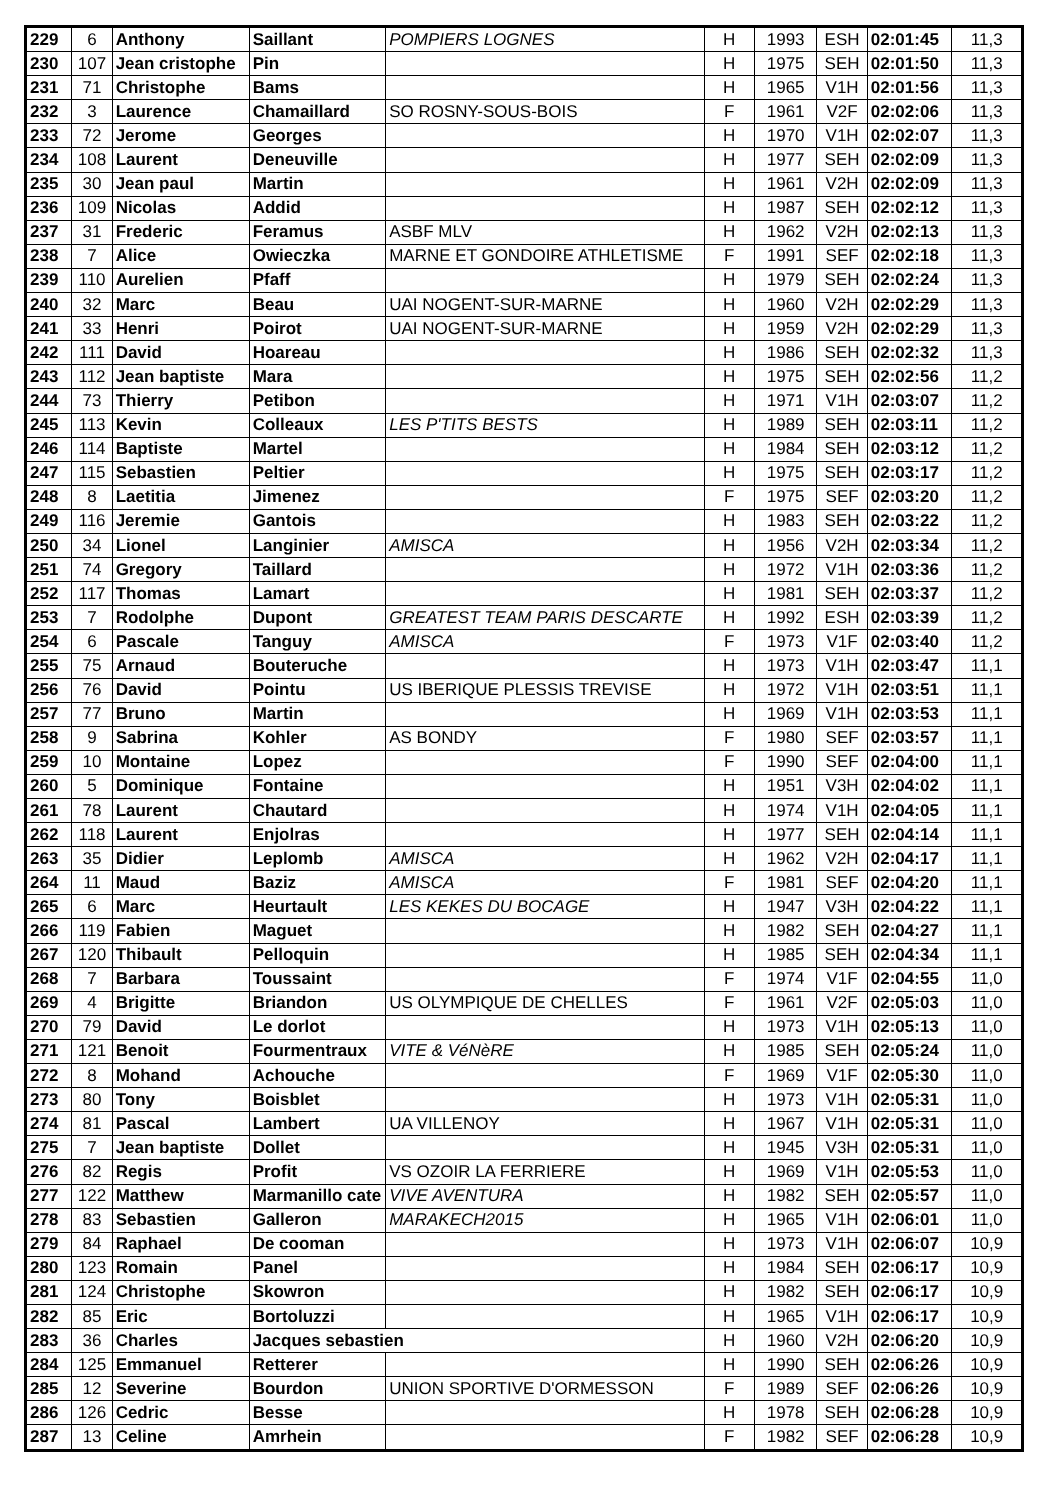| 229 | 6 | Anthony | Saillant | POMPIERS LOGNES | H | 1993 | ESH | 02:01:45 | 11,3 |
| 230 | 107 | Jean cristophe | Pin | | H | 1975 | SEH | 02:01:50 | 11,3 |
| 231 | 71 | Christophe | Bams | | H | 1965 | V1H | 02:01:56 | 11,3 |
| 232 | 3 | Laurence | Chamaillard | SO ROSNY-SOUS-BOIS | F | 1961 | V2F | 02:02:06 | 11,3 |
| 233 | 72 | Jerome | Georges | | H | 1970 | V1H | 02:02:07 | 11,3 |
| 234 | 108 | Laurent | Deneuville | | H | 1977 | SEH | 02:02:09 | 11,3 |
| 235 | 30 | Jean paul | Martin | | H | 1961 | V2H | 02:02:09 | 11,3 |
| 236 | 109 | Nicolas | Addid | | H | 1987 | SEH | 02:02:12 | 11,3 |
| 237 | 31 | Frederic | Feramus | ASBF MLV | H | 1962 | V2H | 02:02:13 | 11,3 |
| 238 | 7 | Alice | Owieczka | MARNE ET GONDOIRE ATHLETISME | F | 1991 | SEF | 02:02:18 | 11,3 |
| 239 | 110 | Aurelien | Pfaff | | H | 1979 | SEH | 02:02:24 | 11,3 |
| 240 | 32 | Marc | Beau | UAI NOGENT-SUR-MARNE | H | 1960 | V2H | 02:02:29 | 11,3 |
| 241 | 33 | Henri | Poirot | UAI NOGENT-SUR-MARNE | H | 1959 | V2H | 02:02:29 | 11,3 |
| 242 | 111 | David | Hoareau | | H | 1986 | SEH | 02:02:32 | 11,3 |
| 243 | 112 | Jean baptiste | Mara | | H | 1975 | SEH | 02:02:56 | 11,2 |
| 244 | 73 | Thierry | Petibon | | H | 1971 | V1H | 02:03:07 | 11,2 |
| 245 | 113 | Kevin | Colleaux | LES P'TITS BESTS | H | 1989 | SEH | 02:03:11 | 11,2 |
| 246 | 114 | Baptiste | Martel | | H | 1984 | SEH | 02:03:12 | 11,2 |
| 247 | 115 | Sebastien | Peltier | | H | 1975 | SEH | 02:03:17 | 11,2 |
| 248 | 8 | Laetitia | Jimenez | | F | 1975 | SEF | 02:03:20 | 11,2 |
| 249 | 116 | Jeremie | Gantois | | H | 1983 | SEH | 02:03:22 | 11,2 |
| 250 | 34 | Lionel | Langinier | AMISCA | H | 1956 | V2H | 02:03:34 | 11,2 |
| 251 | 74 | Gregory | Taillard | | H | 1972 | V1H | 02:03:36 | 11,2 |
| 252 | 117 | Thomas | Lamart | | H | 1981 | SEH | 02:03:37 | 11,2 |
| 253 | 7 | Rodolphe | Dupont | GREATEST TEAM PARIS DESCARTE | H | 1992 | ESH | 02:03:39 | 11,2 |
| 254 | 6 | Pascale | Tanguy | AMISCA | F | 1973 | V1F | 02:03:40 | 11,2 |
| 255 | 75 | Arnaud | Bouteruche | | H | 1973 | V1H | 02:03:47 | 11,1 |
| 256 | 76 | David | Pointu | US IBERIQUE PLESSIS TREVISE | H | 1972 | V1H | 02:03:51 | 11,1 |
| 257 | 77 | Bruno | Martin | | H | 1969 | V1H | 02:03:53 | 11,1 |
| 258 | 9 | Sabrina | Kohler | AS BONDY | F | 1980 | SEF | 02:03:57 | 11,1 |
| 259 | 10 | Montaine | Lopez | | F | 1990 | SEF | 02:04:00 | 11,1 |
| 260 | 5 | Dominique | Fontaine | | H | 1951 | V3H | 02:04:02 | 11,1 |
| 261 | 78 | Laurent | Chautard | | H | 1974 | V1H | 02:04:05 | 11,1 |
| 262 | 118 | Laurent | Enjolras | | H | 1977 | SEH | 02:04:14 | 11,1 |
| 263 | 35 | Didier | Leplomb | AMISCA | H | 1962 | V2H | 02:04:17 | 11,1 |
| 264 | 11 | Maud | Baziz | AMISCA | F | 1981 | SEF | 02:04:20 | 11,1 |
| 265 | 6 | Marc | Heurtault | LES KEKES DU BOCAGE | H | 1947 | V3H | 02:04:22 | 11,1 |
| 266 | 119 | Fabien | Maguet | | H | 1982 | SEH | 02:04:27 | 11,1 |
| 267 | 120 | Thibault | Pelloquin | | H | 1985 | SEH | 02:04:34 | 11,1 |
| 268 | 7 | Barbara | Toussaint | | F | 1974 | V1F | 02:04:55 | 11,0 |
| 269 | 4 | Brigitte | Briandon | US OLYMPIQUE DE CHELLES | F | 1961 | V2F | 02:05:03 | 11,0 |
| 270 | 79 | David | Le dorlot | | H | 1973 | V1H | 02:05:13 | 11,0 |
| 271 | 121 | Benoit | Fourmentraux | VITE & VéNèRE | H | 1985 | SEH | 02:05:24 | 11,0 |
| 272 | 8 | Mohand | Achouche | | F | 1969 | V1F | 02:05:30 | 11,0 |
| 273 | 80 | Tony | Boisblet | | H | 1973 | V1H | 02:05:31 | 11,0 |
| 274 | 81 | Pascal | Lambert | UA VILLENOY | H | 1967 | V1H | 02:05:31 | 11,0 |
| 275 | 7 | Jean baptiste | Dollet | | H | 1945 | V3H | 02:05:31 | 11,0 |
| 276 | 82 | Regis | Profit | VS OZOIR LA FERRIERE | H | 1969 | V1H | 02:05:53 | 11,0 |
| 277 | 122 | Matthew | Marmanillo cate | VIVE AVENTURA | H | 1982 | SEH | 02:05:57 | 11,0 |
| 278 | 83 | Sebastien | Galleron | MARAKECH2015 | H | 1965 | V1H | 02:06:01 | 11,0 |
| 279 | 84 | Raphael | De cooman | | H | 1973 | V1H | 02:06:07 | 10,9 |
| 280 | 123 | Romain | Panel | | H | 1984 | SEH | 02:06:17 | 10,9 |
| 281 | 124 | Christophe | Skowron | | H | 1982 | SEH | 02:06:17 | 10,9 |
| 282 | 85 | Eric | Bortoluzzi | | H | 1965 | V1H | 02:06:17 | 10,9 |
| 283 | 36 | Charles | Jacques sebastien | | H | 1960 | V2H | 02:06:20 | 10,9 |
| 284 | 125 | Emmanuel | Retterer | | H | 1990 | SEH | 02:06:26 | 10,9 |
| 285 | 12 | Severine | Bourdon | UNION SPORTIVE D'ORMESSON | F | 1989 | SEF | 02:06:26 | 10,9 |
| 286 | 126 | Cedric | Besse | | H | 1978 | SEH | 02:06:28 | 10,9 |
| 287 | 13 | Celine | Amrhein | | F | 1982 | SEF | 02:06:28 | 10,9 |